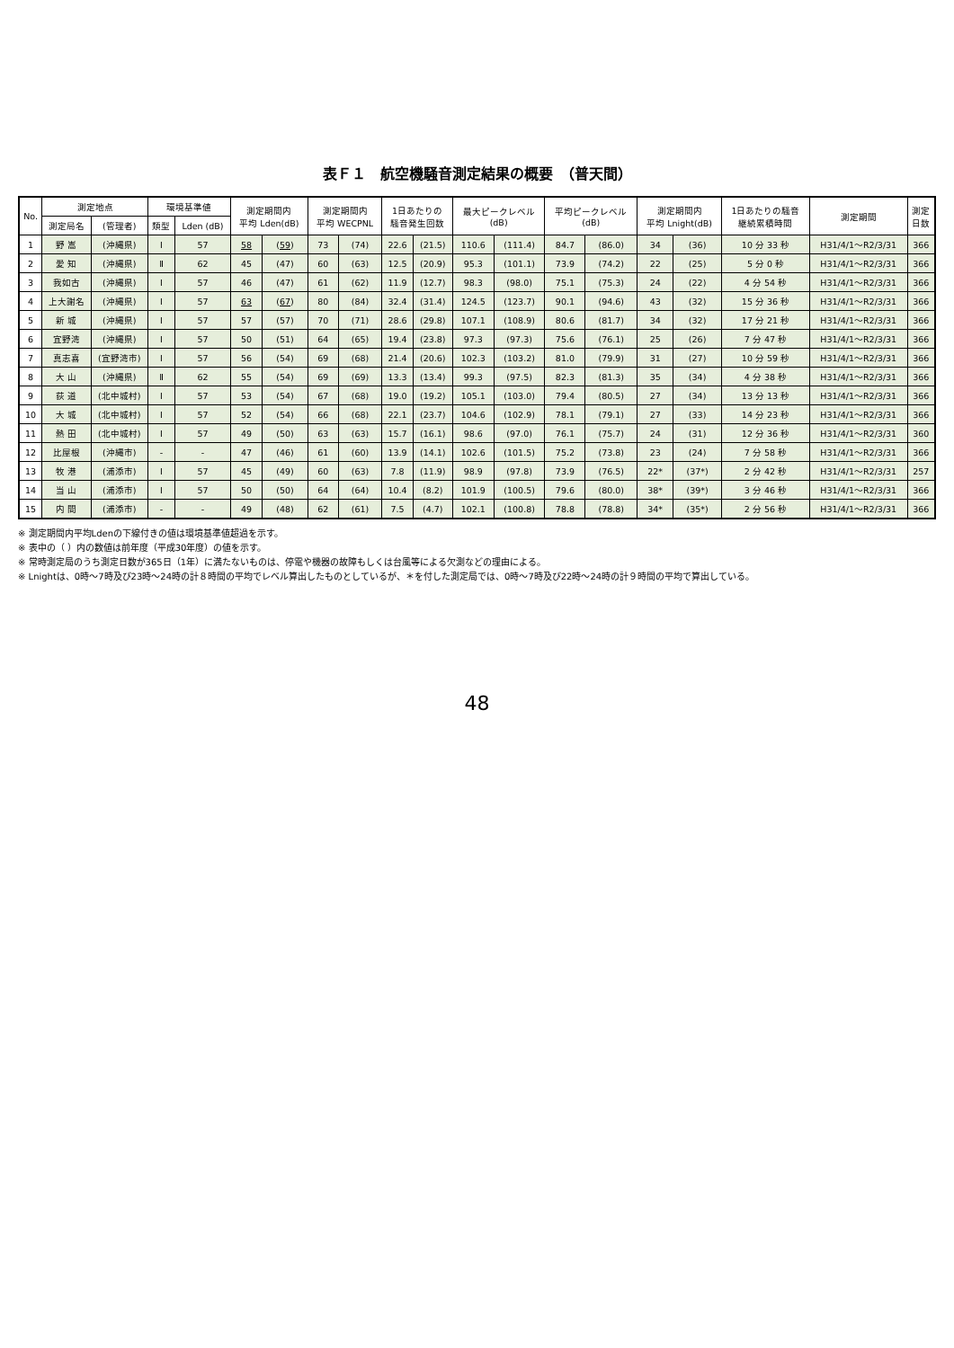表Ｆ１　航空機騒音測定結果の概要　（普天間）
| No. | 測定地点 | | 環境基準値 | | 測定期間内 平均 Lden(dB) | | 測定期間内 平均 WECPNL | | 1日あたりの 騒音発生回数 | | 最大ピークレベル (dB) | | 平均ピークレベル (dB) | | 測定期間内 平均 Lnight(dB) | | 1日あたりの騒音 継続累積時間 | 測定期間 | 測定 日数 |
| --- | --- | --- | --- | --- | --- | --- | --- | --- | --- | --- | --- | --- | --- | --- | --- | --- | --- | --- | --- |
| | 測定局名 | (管理者) | 類型 | Lden (dB) | | | | | | | | | | | | | | | |
| 1 | 野 嵩 | (沖縄県) | Ⅰ | 57 | 58 | ( 59 ) | 73 | (74) | 22.6 | (21.5) | 110.6 | (111.4) | 84.7 | (86.0) | 34 | (36) | 10 分 33 秒 | H31/4/1～R2/3/31 | 366 |
| 2 | 愛 知 | (沖縄県) | Ⅱ | 62 | 45 | (47) | 60 | (63) | 12.5 | (20.9) | 95.3 | (101.1) | 73.9 | (74.2) | 22 | (25) | 5 分 0 秒 | H31/4/1～R2/3/31 | 366 |
| 3 | 我如古 | (沖縄県) | Ⅰ | 57 | 46 | (47) | 61 | (62) | 11.9 | (12.7) | 98.3 | (98.0) | 75.1 | (75.3) | 24 | (22) | 4 分 54 秒 | H31/4/1～R2/3/31 | 366 |
| 4 | 上大謝名 | (沖縄県) | Ⅰ | 57 | 63 | ( 67 ) | 80 | (84) | 32.4 | (31.4) | 124.5 | (123.7) | 90.1 | (94.6) | 43 | (32) | 15 分 36 秒 | H31/4/1～R2/3/31 | 366 |
| 5 | 新 城 | (沖縄県) | Ⅰ | 57 | 57 | (57) | 70 | (71) | 28.6 | (29.8) | 107.1 | (108.9) | 80.6 | (81.7) | 34 | (32) | 17 分 21 秒 | H31/4/1～R2/3/31 | 366 |
| 6 | 宜野湾 | (沖縄県) | Ⅰ | 57 | 50 | (51) | 64 | (65) | 19.4 | (23.8) | 97.3 | (97.3) | 75.6 | (76.1) | 25 | (26) | 7 分 47 秒 | H31/4/1～R2/3/31 | 366 |
| 7 | 真志喜 | (宜野湾市) | Ⅰ | 57 | 56 | (54) | 69 | (68) | 21.4 | (20.6) | 102.3 | (103.2) | 81.0 | (79.9) | 31 | (27) | 10 分 59 秒 | H31/4/1～R2/3/31 | 366 |
| 8 | 大 山 | (沖縄県) | Ⅱ | 62 | 55 | (54) | 69 | (69) | 13.3 | (13.4) | 99.3 | (97.5) | 82.3 | (81.3) | 35 | (34) | 4 分 38 秒 | H31/4/1～R2/3/31 | 366 |
| 9 | 荻 道 | (北中城村) | Ⅰ | 57 | 53 | (54) | 67 | (68) | 19.0 | (19.2) | 105.1 | (103.0) | 79.4 | (80.5) | 27 | (34) | 13 分 13 秒 | H31/4/1～R2/3/31 | 366 |
| 10 | 大 城 | (北中城村) | Ⅰ | 57 | 52 | (54) | 66 | (68) | 22.1 | (23.7) | 104.6 | (102.9) | 78.1 | (79.1) | 27 | (33) | 14 分 23 秒 | H31/4/1～R2/3/31 | 366 |
| 11 | 熱 田 | (北中城村) | Ⅰ | 57 | 49 | (50) | 63 | (63) | 15.7 | (16.1) | 98.6 | (97.0) | 76.1 | (75.7) | 24 | (31) | 12 分 36 秒 | H31/4/1～R2/3/31 | 360 |
| 12 | 比屋根 | (沖縄市) | - | - | 47 | (46) | 61 | (60) | 13.9 | (14.1) | 102.6 | (101.5) | 75.2 | (73.8) | 23 | (24) | 7 分 58 秒 | H31/4/1～R2/3/31 | 366 |
| 13 | 牧 港 | (浦添市) | Ⅰ | 57 | 45 | (49) | 60 | (63) | 7.8 | (11.9) | 98.9 | (97.8) | 73.9 | (76.5) | 22* | (37*) | 2 分 42 秒 | H31/4/1～R2/3/31 | 257 |
| 14 | 当 山 | (浦添市) | Ⅰ | 57 | 50 | (50) | 64 | (64) | 10.4 | (8.2) | 101.9 | (100.5) | 79.6 | (80.0) | 38* | (39*) | 3 分 46 秒 | H31/4/1～R2/3/31 | 366 |
| 15 | 内 間 | (浦添市) | - | - | 49 | (48) | 62 | (61) | 7.5 | (4.7) | 102.1 | (100.8) | 78.8 | (78.8) | 34* | (35*) | 2 分 56 秒 | H31/4/1～R2/3/31 | 366 |
※ 測定期間内平均Ldenの下線付きの値は環境基準値超過を示す。
※ 表中の（ ）内の数値は前年度（平成30年度）の値を示す。
※ 常時測定局のうち測定日数が365日（1年）に満たないものは、停電や機器の故障もしくは台風等による欠測などの理由による。
※ Lnightは、0時～7時及び23時～24時の計８時間の平均でレベル算出したものとしているが、＊を付した測定局では、0時～7時及び22時～24時の計９時間の平均で算出している。
48